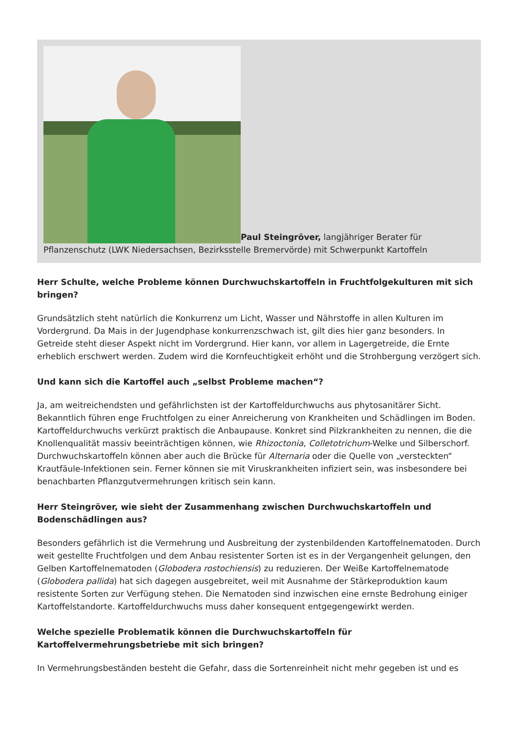Paul Steingröver, langjähriger Berater für Pflanzenschutz (LWK Niedersachsen, Bezirksstelle Bremervörde) mit Schwerpunkt Kartoffeln
Herr Schulte, welche Probleme können Durchwuchskartoffeln in Fruchtfolgekulturen mit sich bringen?
Grundsätzlich steht natürlich die Konkurrenz um Licht, Wasser und Nährstoffe in allen Kulturen im Vordergrund. Da Mais in der Jugendphase konkurrenzschwach ist, gilt dies hier ganz besonders. In Getreide steht dieser Aspekt nicht im Vordergrund. Hier kann, vor allem in Lagergetreide, die Ernte erheblich erschwert werden. Zudem wird die Kornfeuchtigkeit erhöht und die Strohbergung verzögert sich.
Und kann sich die Kartoffel auch „selbst Probleme machen“?
Ja, am weitreichendsten und gefährlichsten ist der Kartoffeldurchwuchs aus phytosanitärer Sicht. Bekanntlich führen enge Fruchtfolgen zu einer Anreicherung von Krankheiten und Schädlingen im Boden. Kartoffeldurchwuchs verkürzt praktisch die Anbaupause. Konkret sind Pilzkrankheiten zu nennen, die die Knollenqualität massiv beeinträchtigen können, wie Rhizoctonia, Colletotrichum-Welke und Silberschorf. Durchwuchskartoffeln können aber auch die Brücke für Alternaria oder die Quelle von „versteckten“ Krautfäule-Infektionen sein. Ferner können sie mit Viruskrankheiten infiziert sein, was insbesondere bei benachbarten Pflanzgutvermehrungen kritisch sein kann.
Herr Steingröver, wie sieht der Zusammenhang zwischen Durchwuchskartoffeln und Bodenschädlingen aus?
Besonders gefährlich ist die Vermehrung und Ausbreitung der zystenbildenden Kartoffelnematoden. Durch weit gestellte Fruchtfolgen und dem Anbau resistenter Sorten ist es in der Vergangenheit gelungen, den Gelben Kartoffelnematoden (Globodera rostochiensis) zu reduzieren. Der Weiße Kartoffelnematode (Globodera pallida) hat sich dagegen ausgebreitet, weil mit Ausnahme der Stärkeproduktion kaum resistente Sorten zur Verfügung stehen. Die Nematoden sind inzwischen eine ernste Bedrohung einiger Kartoffelstandorte. Kartoffeldurchwuchs muss daher konsequent entgegengewirkt werden.
Welche spezielle Problematik können die Durchwuchskartoffeln für Kartoffelvermehrungsbetriebe mit sich bringen?
In Vermehrungsbeständen besteht die Gefahr, dass die Sortenreinheit nicht mehr gegeben ist und es